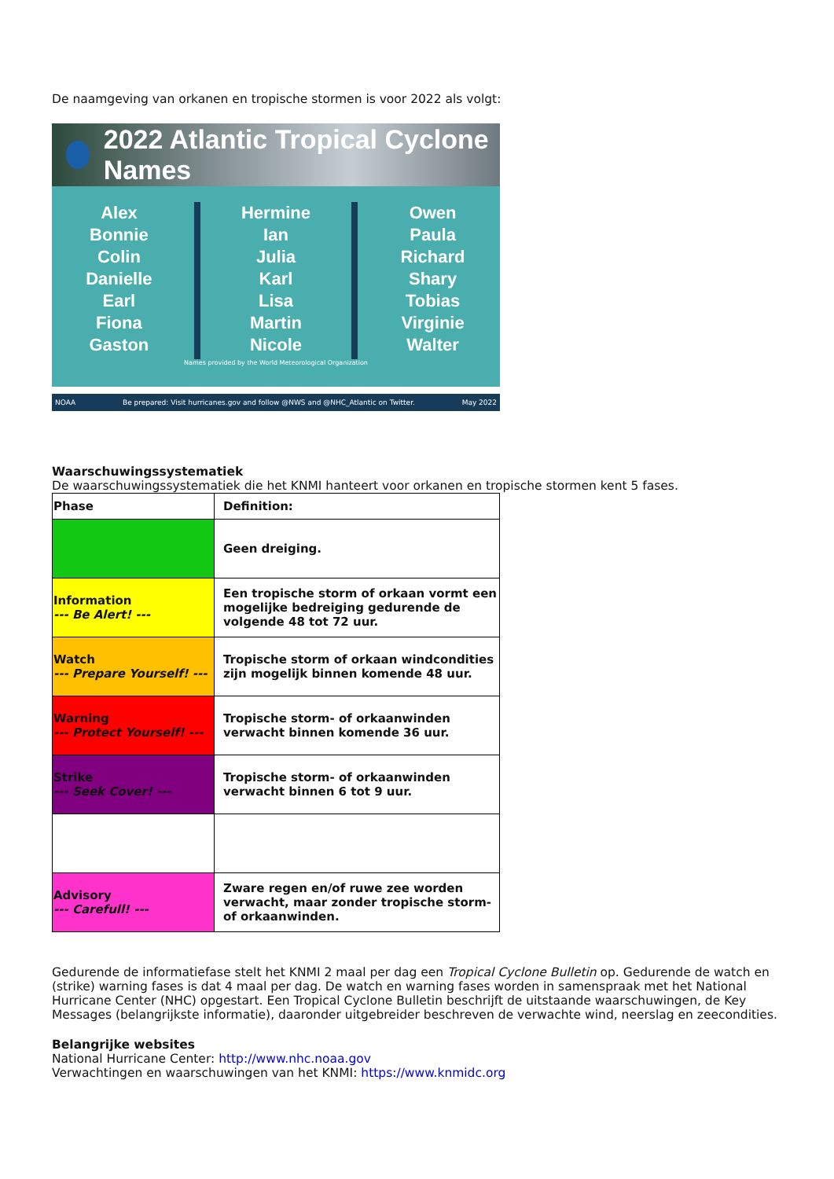De naamgeving van orkanen en tropische stormen is voor 2022 als volgt:
2022 Atlantic Tropical Cyclone Names
Alex
Bonnie
Colin
Danielle
Earl
Fiona
Gaston
Hermine
Ian
Julia
Karl
Lisa
Martin
Nicole
Owen
Paula
Richard
Shary
Tobias
Virginie
Walter
Names provided by the World Meteorological Organization
NOAA Be prepared: Visit hurricanes.gov and follow @NWS and @NHC_Atlantic on Twitter. May 2022
Waarschuwingssystematiek
De waarschuwingssystematiek die het KNMI hanteert voor orkanen en tropische stormen kent 5 fases.
| Phase | Definition: |
| --- | --- |
| | Geen dreiging. |
| Information --- Be Alert! --- | Een tropische storm of orkaan vormt een mogelijke bedreiging gedurende de volgende 48 tot 72 uur. |
| Watch --- Prepare Yourself! --- | Tropische storm of orkaan windcondities zijn mogelijk binnen komende 48 uur. |
| Warning --- Protect Yourself! --- | Tropische storm- of orkaanwinden verwacht binnen komende 36 uur. |
| Strike --- Seek Cover! --- | Tropische storm- of orkaanwinden verwacht binnen 6 tot 9 uur. |
| Advisory --- Carefull! --- | Zware regen en/of ruwe zee worden verwacht, maar zonder tropische storm- of orkaanwinden. |
Gedurende de informatiefase stelt het KNMI 2 maal per dag een Tropical Cyclone Bulletin op. Gedurende de watch en (strike) warning fases is dat 4 maal per dag. De watch en warning fases worden in samenspraak met het National Hurricane Center (NHC) opgestart. Een Tropical Cyclone Bulletin beschrijft de uitstaande waarschuwingen, de Key Messages (belangrijkste informatie), daaronder uitgebreider beschreven de verwachte wind, neerslag en zeecondities.
Belangrijke websites
National Hurricane Center: http://www.nhc.noaa.gov
Verwachtingen en waarschuwingen van het KNMI: https://www.knmidc.org